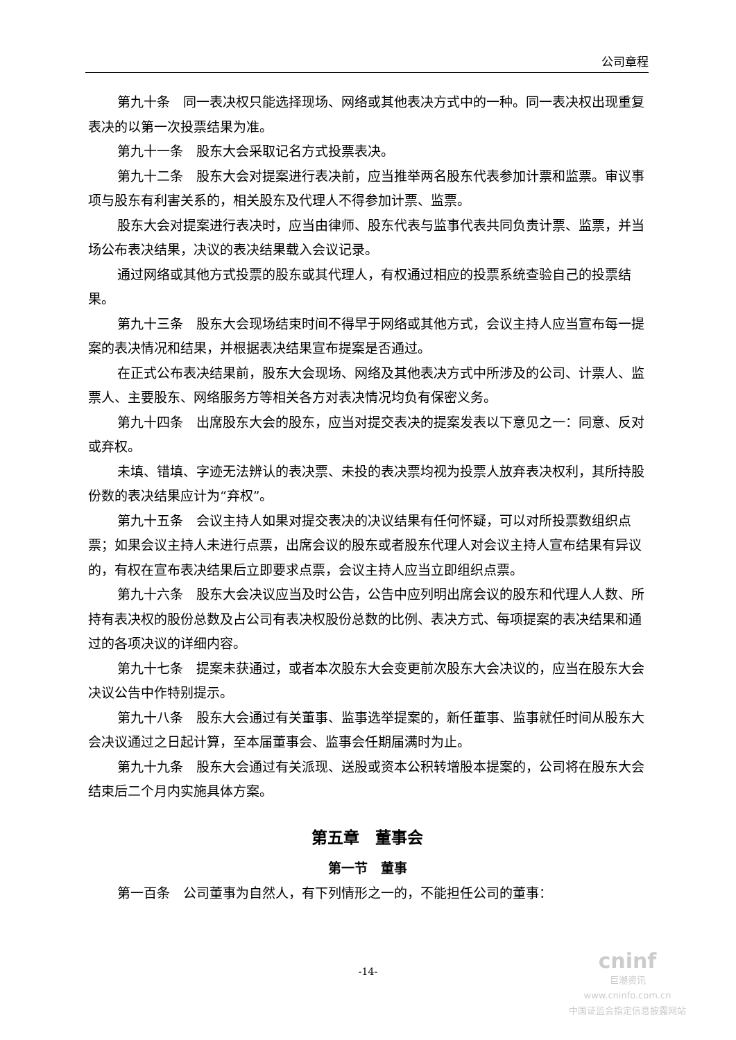公司章程
第九十条　同一表决权只能选择现场、网络或其他表决方式中的一种。同一表决权出现重复表决的以第一次投票结果为准。
第九十一条　股东大会采取记名方式投票表决。
第九十二条　股东大会对提案进行表决前，应当推举两名股东代表参加计票和监票。审议事项与股东有利害关系的，相关股东及代理人不得参加计票、监票。
股东大会对提案进行表决时，应当由律师、股东代表与监事代表共同负责计票、监票，并当场公布表决结果，决议的表决结果载入会议记录。
通过网络或其他方式投票的股东或其代理人，有权通过相应的投票系统查验自己的投票结果。
第九十三条　股东大会现场结束时间不得早于网络或其他方式，会议主持人应当宣布每一提案的表决情况和结果，并根据表决结果宣布提案是否通过。
在正式公布表决结果前，股东大会现场、网络及其他表决方式中所涉及的公司、计票人、监票人、主要股东、网络服务方等相关各方对表决情况均负有保密义务。
第九十四条　出席股东大会的股东，应当对提交表决的提案发表以下意见之一：同意、反对或弃权。
未填、错填、字迹无法辨认的表决票、未投的表决票均视为投票人放弃表决权利，其所持股份数的表决结果应计为“弃权”。
第九十五条　会议主持人如果对提交表决的决议结果有任何怀疑，可以对所投票数组织点票；如果会议主持人未进行点票，出席会议的股东或者股东代理人对会议主持人宣布结果有异议的，有权在宣布表决结果后立即要求点票，会议主持人应当立即组织点票。
第九十六条　股东大会决议应当及时公告，公告中应列明出席会议的股东和代理人人数、所持有表决权的股份总数及占公司有表决权股份总数的比例、表决方式、每项提案的表决结果和通过的各项决议的详细内容。
第九十七条　提案未获通过，或者本次股东大会变更前次股东大会决议的，应当在股东大会决议公告中作特别提示。
第九十八条　股东大会通过有关董事、监事选举提案的，新任董事、监事就任时间从股东大会决议通过之日起计算，至本届董事会、监事会任期届满时为止。
第九十九条　股东大会通过有关派现、送股或资本公积转增股本提案的，公司将在股东大会结束后二个月内实施具体方案。
第五章　董事会
第一节　董事
第一百条　公司董事为自然人，有下列情形之一的，不能担任公司的董事：
-14-
cninf
巨潮资讯
www.cninfo.com.cn
中国证监会指定信息披露网站